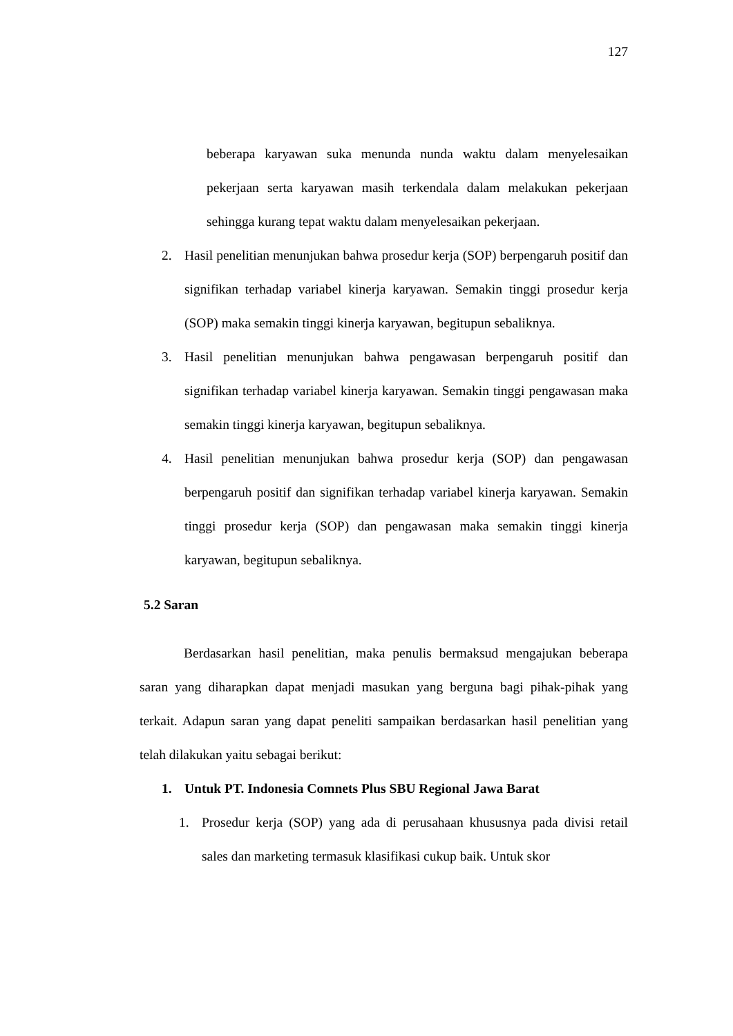127
beberapa karyawan suka menunda nunda waktu dalam menyelesaikan pekerjaan serta karyawan masih terkendala dalam melakukan pekerjaan sehingga kurang tepat waktu dalam menyelesaikan pekerjaan.
2. Hasil penelitian menunjukan bahwa prosedur kerja (SOP) berpengaruh positif dan signifikan terhadap variabel kinerja karyawan. Semakin tinggi prosedur kerja (SOP) maka semakin tinggi kinerja karyawan, begitupun sebaliknya.
3. Hasil penelitian menunjukan bahwa pengawasan berpengaruh positif dan signifikan terhadap variabel kinerja karyawan. Semakin tinggi pengawasan maka semakin tinggi kinerja karyawan, begitupun sebaliknya.
4. Hasil penelitian menunjukan bahwa prosedur kerja (SOP) dan pengawasan berpengaruh positif dan signifikan terhadap variabel kinerja karyawan. Semakin tinggi prosedur kerja (SOP) dan pengawasan maka semakin tinggi kinerja karyawan, begitupun sebaliknya.
5.2 Saran
Berdasarkan hasil penelitian, maka penulis bermaksud mengajukan beberapa saran yang diharapkan dapat menjadi masukan yang berguna bagi pihak-pihak yang terkait. Adapun saran yang dapat peneliti sampaikan berdasarkan hasil penelitian yang telah dilakukan yaitu sebagai berikut:
1. Untuk PT. Indonesia Comnets Plus SBU Regional Jawa Barat
1. Prosedur kerja (SOP) yang ada di perusahaan khususnya pada divisi retail sales dan marketing termasuk klasifikasi cukup baik. Untuk skor